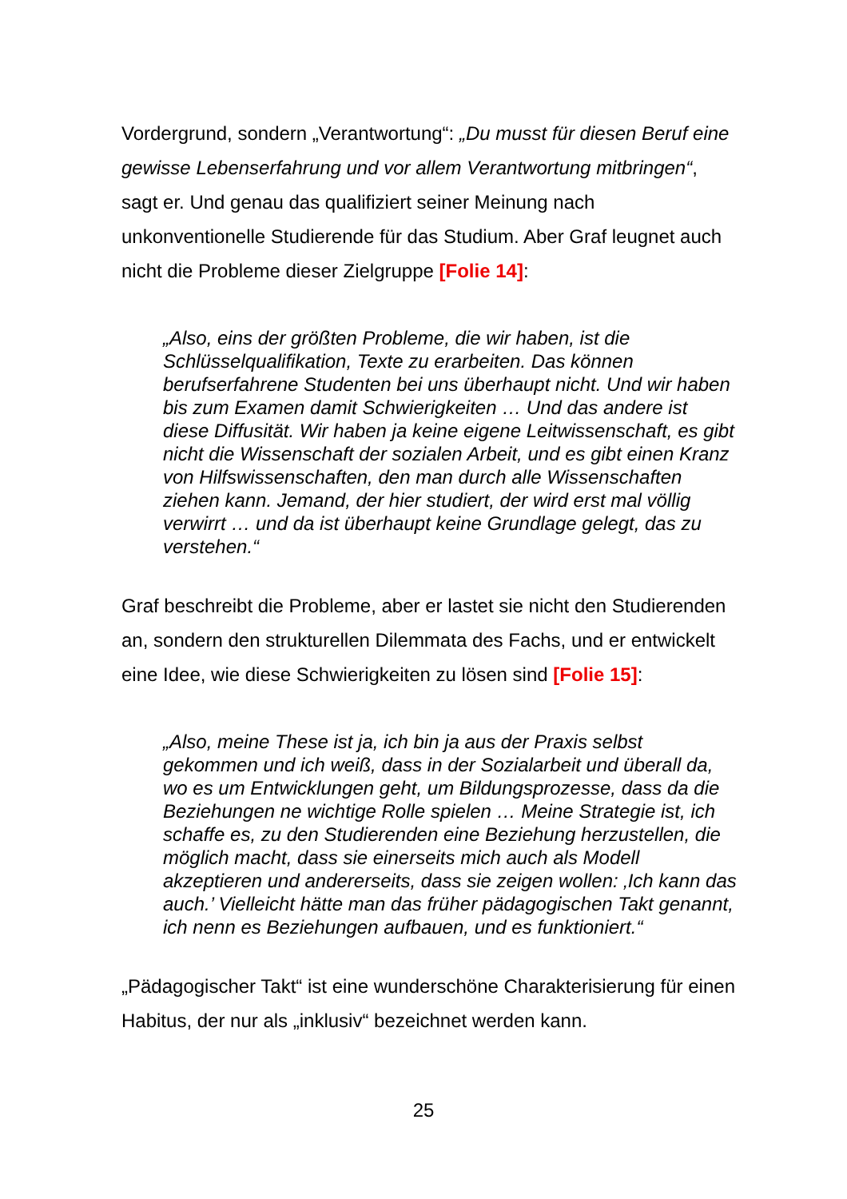Vordergrund, sondern „Verantwortung“: „Du musst für diesen Beruf eine gewisse Lebenserfahrung und vor allem Verantwortung mitbringen“, sagt er. Und genau das qualifiziert seiner Meinung nach unkonventionelle Studierende für das Studium. Aber Graf leugnet auch nicht die Probleme dieser Zielgruppe [Folie 14]:
„Also, eins der größten Probleme, die wir haben, ist die Schlüsselqualifikation, Texte zu erarbeiten. Das können berufserfahrene Studenten bei uns überhaupt nicht. Und wir haben bis zum Examen damit Schwierigkeiten … Und das andere ist diese Diffusität. Wir haben ja keine eigene Leitwissenschaft, es gibt nicht die Wissenschaft der sozialen Arbeit, und es gibt einen Kranz von Hilfswissenschaften, den man durch alle Wissenschaften ziehen kann. Jemand, der hier studiert, der wird erst mal völlig verwirrt … und da ist überhaupt keine Grundlage gelegt, das zu verstehen.“
Graf beschreibt die Probleme, aber er lastet sie nicht den Studierenden an, sondern den strukturellen Dilemmata des Fachs, und er entwickelt eine Idee, wie diese Schwierigkeiten zu lösen sind [Folie 15]:
„Also, meine These ist ja, ich bin ja aus der Praxis selbst gekommen und ich weiß, dass in der Sozialarbeit und überall da, wo es um Entwicklungen geht, um Bildungsprozesse, dass da die Beziehungen ne wichtige Rolle spielen … Meine Strategie ist, ich schaffe es, zu den Studierenden eine Beziehung herzustellen, die möglich macht, dass sie einerseits mich auch als Modell akzeptieren und andererseits, dass sie zeigen wollen: ‚Ich kann das auch.’ Vielleicht hätte man das früher pädagogischen Takt genannt, ich nenn es Beziehungen aufbauen, und es funktioniert.“
„Pädagogischer Takt“ ist eine wunderschöne Charakterisierung für einen Habitus, der nur als „inklusiv“ bezeichnet werden kann.
25